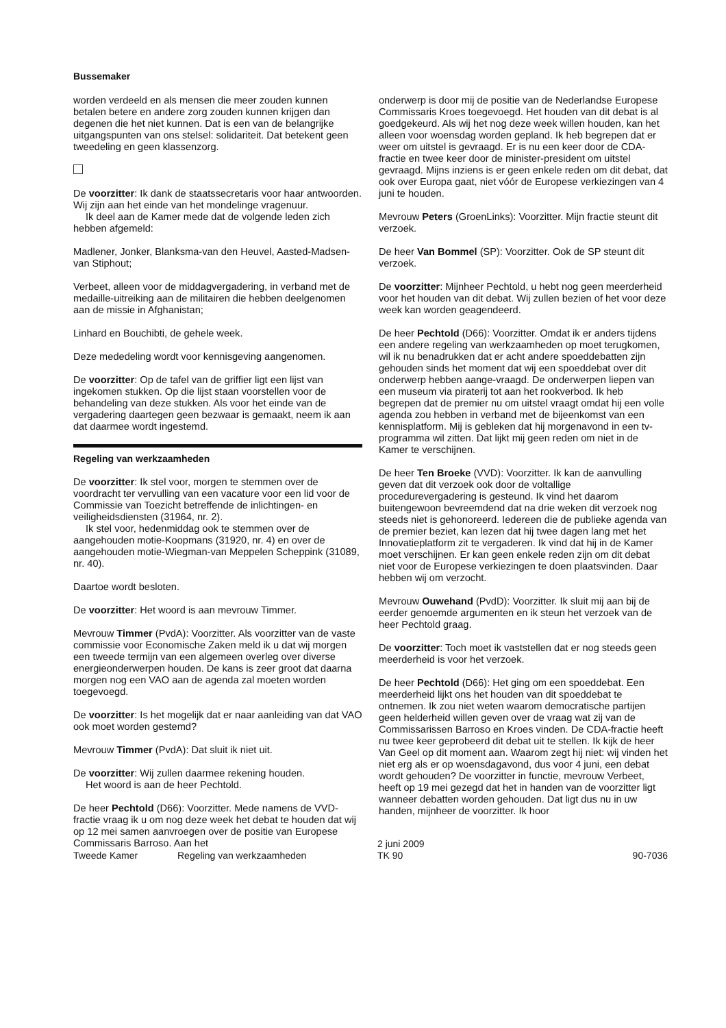Bussemaker
worden verdeeld en als mensen die meer zouden kunnen betalen betere en andere zorg zouden kunnen krijgen dan degenen die het niet kunnen. Dat is een van de belangrijke uitgangspunten van ons stelsel: solidariteit. Dat betekent geen tweedeling en geen klassenzorg.
De voorzitter: Ik dank de staatssecretaris voor haar antwoorden. Wij zijn aan het einde van het mondelinge vragenuur.
Ik deel aan de Kamer mede dat de volgende leden zich hebben afgemeld:
Madlener, Jonker, Blanksma-van den Heuvel, Aasted-Madsen-van Stiphout;
Verbeet, alleen voor de middagvergadering, in verband met de medaille-uitreiking aan de militairen die hebben deelgenomen aan de missie in Afghanistan;
Linhard en Bouchibti, de gehele week.
Deze mededeling wordt voor kennisgeving aangenomen.
De voorzitter: Op de tafel van de griffier ligt een lijst van ingekomen stukken. Op die lijst staan voorstellen voor de behandeling van deze stukken. Als voor het einde van de vergadering daartegen geen bezwaar is gemaakt, neem ik aan dat daarmee wordt ingestemd.
Regeling van werkzaamheden
De voorzitter: Ik stel voor, morgen te stemmen over de voordracht ter vervulling van een vacature voor een lid voor de Commissie van Toezicht betreffende de inlichtingen- en veiligheidsdiensten (31964, nr. 2).
Ik stel voor, hedenmiddag ook te stemmen over de aangehouden motie-Koopmans (31920, nr. 4) en over de aangehouden motie-Wiegman-van Meppelen Scheppink (31089, nr. 40).
Daartoe wordt besloten.
De voorzitter: Het woord is aan mevrouw Timmer.
Mevrouw Timmer (PvdA): Voorzitter. Als voorzitter van de vaste commissie voor Economische Zaken meld ik u dat wij morgen een tweede termijn van een algemeen overleg over diverse energieonderwerpen houden. De kans is zeer groot dat daarna morgen nog een VAO aan de agenda zal moeten worden toegevoegd.
De voorzitter: Is het mogelijk dat er naar aanleiding van dat VAO ook moet worden gestemd?
Mevrouw Timmer (PvdA): Dat sluit ik niet uit.
De voorzitter: Wij zullen daarmee rekening houden.
Het woord is aan de heer Pechtold.
De heer Pechtold (D66): Voorzitter. Mede namens de VVD-fractie vraag ik u om nog deze week het debat te houden dat wij op 12 mei samen aanvroegen over de positie van Europese Commissaris Barroso. Aan het
onderwerp is door mij de positie van de Nederlandse Europese Commissaris Kroes toegevoegd. Het houden van dit debat is al goedgekeurd. Als wij het nog deze week willen houden, kan het alleen voor woensdag worden gepland. Ik heb begrepen dat er weer om uitstel is gevraagd. Er is nu een keer door de CDA-fractie en twee keer door de minister-president om uitstel gevraagd. Mijns inziens is er geen enkele reden om dit debat, dat ook over Europa gaat, niet vóór de Europese verkiezingen van 4 juni te houden.
Mevrouw Peters (GroenLinks): Voorzitter. Mijn fractie steunt dit verzoek.
De heer Van Bommel (SP): Voorzitter. Ook de SP steunt dit verzoek.
De voorzitter: Mijnheer Pechtold, u hebt nog geen meerderheid voor het houden van dit debat. Wij zullen bezien of het voor deze week kan worden geagendeerd.
De heer Pechtold (D66): Voorzitter. Omdat ik er anders tijdens een andere regeling van werkzaamheden op moet terugkomen, wil ik nu benadrukken dat er acht andere spoeddebatten zijn gehouden sinds het moment dat wij een spoeddebat over dit onderwerp hebben aange-vraagd. De onderwerpen liepen van een museum via piraterij tot aan het rookverbod. Ik heb begrepen dat de premier nu om uitstel vraagt omdat hij een volle agenda zou hebben in verband met de bijeenkomst van een kennisplatform. Mij is gebleken dat hij morgenavond in een tv-programma wil zitten. Dat lijkt mij geen reden om niet in de Kamer te verschijnen.
De heer Ten Broeke (VVD): Voorzitter. Ik kan de aanvulling geven dat dit verzoek ook door de voltallige procedurevergadering is gesteund. Ik vind het daarom buitengewoon bevreemdend dat na drie weken dit verzoek nog steeds niet is gehonoreerd. Iedereen die de publieke agenda van de premier beziet, kan lezen dat hij twee dagen lang met het Innovatieplatform zit te vergaderen. Ik vind dat hij in de Kamer moet verschijnen. Er kan geen enkele reden zijn om dit debat niet voor de Europese verkiezingen te doen plaatsvinden. Daar hebben wij om verzocht.
Mevrouw Ouwehand (PvdD): Voorzitter. Ik sluit mij aan bij de eerder genoemde argumenten en ik steun het verzoek van de heer Pechtold graag.
De voorzitter: Toch moet ik vaststellen dat er nog steeds geen meerderheid is voor het verzoek.
De heer Pechtold (D66): Het ging om een spoeddebat. Een meerderheid lijkt ons het houden van dit spoeddebat te ontnemen. Ik zou niet weten waarom democratische partijen geen helderheid willen geven over de vraag wat zij van de Commissarissen Barroso en Kroes vinden. De CDA-fractie heeft nu twee keer geprobeerd dit debat uit te stellen. Ik kijk de heer Van Geel op dit moment aan. Waarom zegt hij niet: wij vinden het niet erg als er op woensdagavond, dus voor 4 juni, een debat wordt gehouden? De voorzitter in functie, mevrouw Verbeet, heeft op 19 mei gezegd dat het in handen van de voorzitter ligt wanneer debatten worden gehouden. Dat ligt dus nu in uw handen, mijnheer de voorzitter. Ik hoor
Tweede Kamer Regeling van werkzaamheden
2 juni 2009
TK 90
90-7036